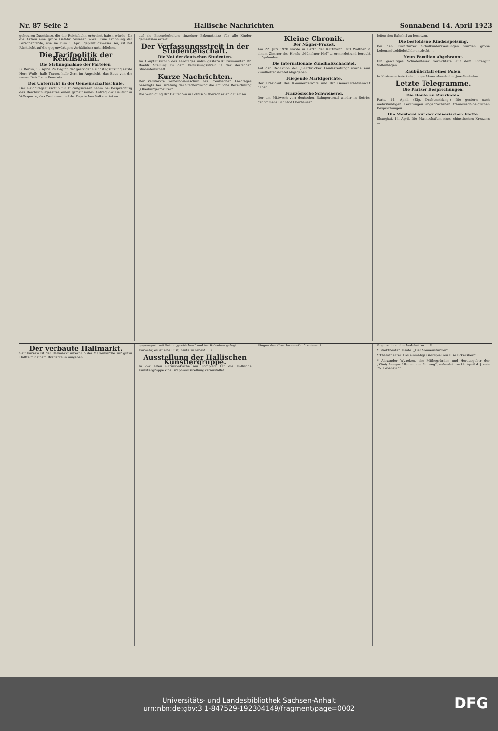Nr. 87 Seite 2 Hallische Nachrichten Sonnabend 14. April 1923
geheuren Zuschüsse, die die Reichsbahn erfordert haben würde, für die Aktion eine große Gefahr gewesen wäre. Eine Erhöhung der Personentarife, wie sie zum 1. April geplant gewesen sei, ist mit Rücksicht auf die gegenwärtigen Verhältnisse unterblieben.
Die Tarifpolitik der Reichsbahn.
Die Stellungnahme der Parteien.
B. Berlin, 15. April. Zu Beginn der gestrigen Reichstagssitzung setzte Herr Wulle, halb Trauer, halb Zorn im Angesicht, das Haus von der neuen Bataille in Kenntnis ...
Der Unterricht in der Gemeinschaftsschule.
Der Reichstagsausschuß für Bildungswesen nahm bei Besprechung des Reichsschulgesetzes einen gemeinsamen Antrag der Deutschen Volkspartei, des Zentrums und der Bayrischen Volkspartei an ...
auf die Besonderheiten einzelner Bekenntnisse für alle Kinder gemeinsam erteilt.
Der Verfassungsstreit in der Studentenschaft.
Die Not der deutschen Studenten.
Im Hauptausschuß des Landtages nahm gestern Kultusminister Dr. Boelitz Stellung zu dem Verfassungsstreit in der deutschen Studentenschaft ...
Kurze Nachrichten.
Der Verstärkte Gemeindeausschuß des Preußischen Landtages beseitigte bei Beratung der Stadtordnung die amtliche Bezeichnung „Oberbürgermeister“.
Die Verfolgung der Deutschen in Polnisch-Oberschlesien dauert an ...
Kleine Chronik.
Der Nägler-Prozeß.
Am 22. Juni 1920 wurde in Berlin der Kaufmann Paul Wolfner in einem Zimmer des Hotels „Münchner Hof“ ... ermordet und beraubt aufgefunden.
Die internationale Zündholzschachtel.
Auf der Redaktion der „Saarbrücker Landeszeitung“ wurde eine Zündholzschachtel abgegeben ...
Fliegende Marktgerichte.
Der Präsident des Kammergerichts und der Generalstaatsanwalt haben ...
Französische Schweinerei.
Der am Mittwoch vom deutschen Bahnpersonal wieder in Betrieb genommene Bahnhof Oberhausen ...
leiten den Bahnhof zu besetzen.
Die bestohlene Kinderspeisung.
Bei den Frankfurter Schulkinderspeisungen wurden große Lebensmitteldiebstähle entdeckt ...
Neun Familien abgebrannt.
Ein gewaltiges Schadenfeuer vernichtete auf dem Rittergut Voltenhagen ...
Raubüberfall eines Polen.
In Kurhaven betrat ein junger Mann abends den Juwelierladen ...
Letzte Telegramme.
Die Pariser Besprechungen.
Die Beute an Ruhrkohle.
Paris, 14. April. (Eig. Drahtmeldung.) Die gestern nach mehrstündigen Beratungen abgebrochenen französisch-belgischen Besprechungen ...
Die Meuterei auf der chinesischen Flotte.
Shanghai, 14. April. Die Mannschaften eines chinesischen Kreuzers ...
Der verbaute Hallmarkt.
Seit kurzem ist der Hallmarkt unterhalb der Marienkirche zur guten Hälfte mit einem Bretterzaun umgeben ...
geprangert, mit Ruten „gestrichen“ und ins Halseisen gelegt ...
Fürwahr, es ist eine Lust, heute zu leben! ... X.
Ausstellung der Hallischen Künstlergruppe.
In der alten Garnisonkirche am Domplatz hat die Hallische Künstlergruppe eine Graphikausstellung veranstaltet ...
Ringen der Künstler ernsthaft sein muß ...
Gegensatz zu den bedrückten ... D.
* Stadttheater. Heute: „Der Sonnenstürmer“ ...
* Thaliatheater. Das einmalige Gastspiel von Else Eckersberg ...
* Alexander Wyneken, der Mitbegründer und Herausgeber der „Königsberger Allgemeinen Zeitung“, vollendet am 16. April d. J. sein 75. Lebensjahr.
Universitäts- und Landesbibliothek Sachsen-Anhalt
urn:nbn:de:gbv:3:1-847529-192304149/fragment/page=0002
DFG